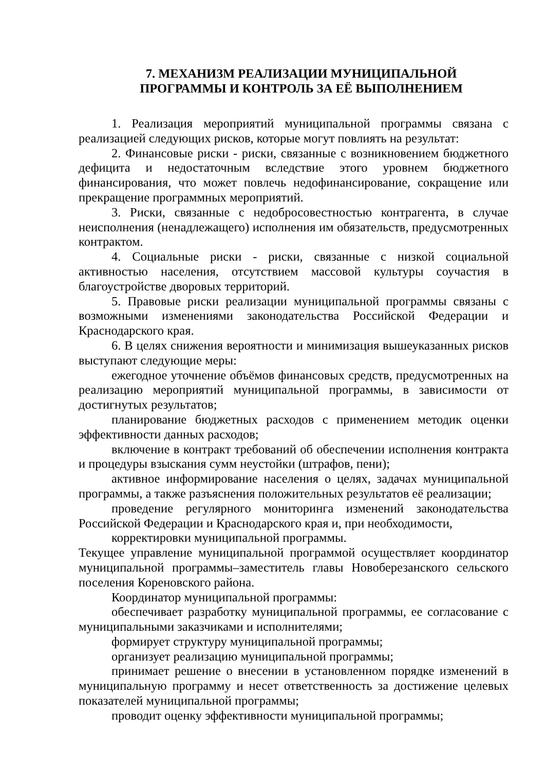7. МЕХАНИЗМ РЕАЛИЗАЦИИ МУНИЦИПАЛЬНОЙ
ПРОГРАММЫ И КОНТРОЛЬ ЗА ЕЁ ВЫПОЛНЕНИЕМ
1. Реализация мероприятий муниципальной программы связана с реализацией следующих рисков, которые могут повлиять на результат:
2. Финансовые риски - риски, связанные с возникновением бюджетного дефицита и недостаточным вследствие этого уровнем бюджетного финансирования, что может повлечь недофинансирование, сокращение или прекращение программных мероприятий.
3. Риски, связанные с недобросовестностью контрагента, в случае неисполнения (ненадлежащего) исполнения им обязательств, предусмотренных контрактом.
4. Социальные риски - риски, связанные с низкой социальной активностью населения, отсутствием массовой культуры соучастия в благоустройстве дворовых территорий.
5. Правовые риски реализации муниципальной программы связаны с возможными изменениями законодательства Российской Федерации и Краснодарского края.
6. В целях снижения вероятности и минимизация вышеуказанных рисков выступают следующие меры:
ежегодное уточнение объёмов финансовых средств, предусмотренных на реализацию мероприятий муниципальной программы, в зависимости от достигнутых результатов;
планирование бюджетных расходов с применением методик оценки эффективности данных расходов;
включение в контракт требований об обеспечении исполнения контракта и процедуры взыскания сумм неустойки (штрафов, пени);
активное информирование населения о целях, задачах муниципальной программы, а также разъяснения положительных результатов её реализации;
проведение регулярного мониторинга изменений законодательства Российской Федерации и Краснодарского края и, при необходимости,
корректировки муниципальной программы.
Текущее управление муниципальной программой осуществляет координатор муниципальной программы–заместитель главы Новоберезанского сельского поселения Кореновского района.
Координатор муниципальной программы:
обеспечивает разработку муниципальной программы, ее согласование с муниципальными заказчиками и исполнителями;
формирует структуру муниципальной программы;
организует реализацию муниципальной программы;
принимает решение о внесении в установленном порядке изменений в муниципальную программу и несет ответственность за достижение целевых показателей муниципальной программы;
проводит оценку эффективности муниципальной программы;